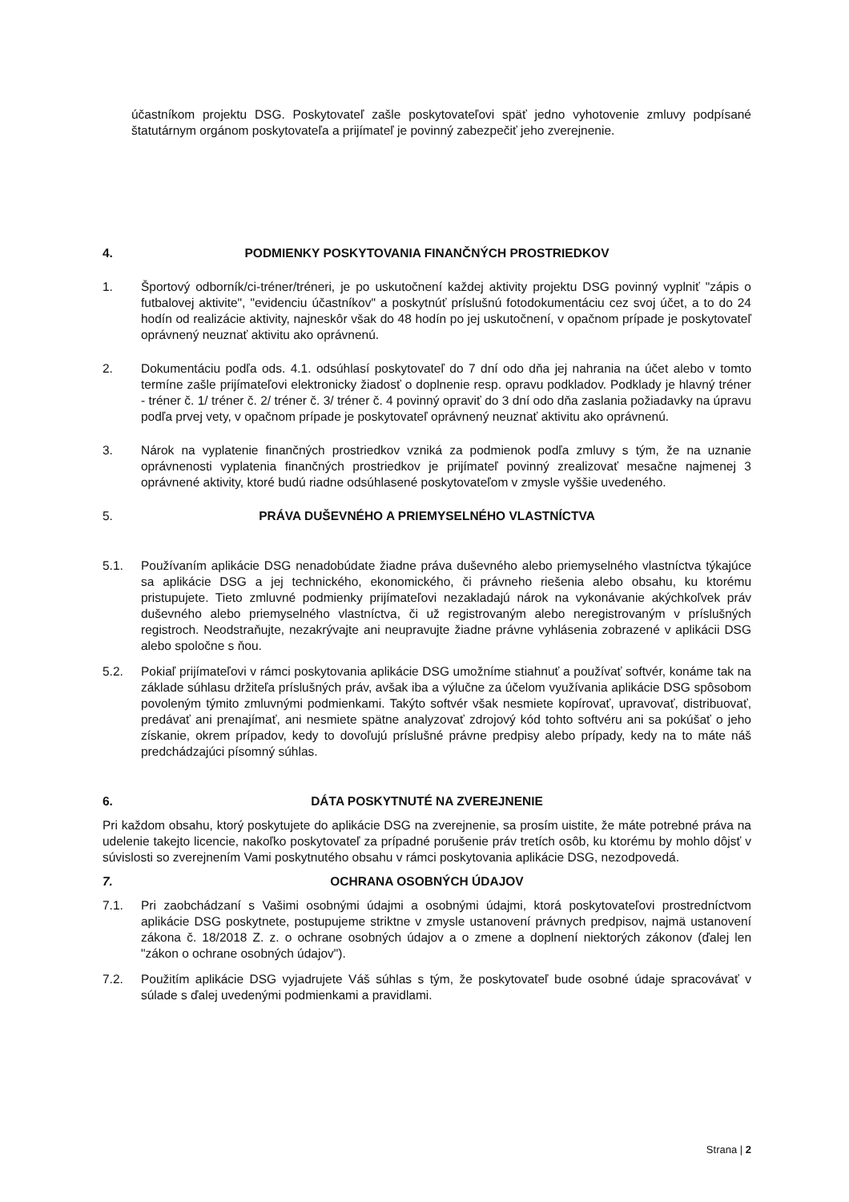účastníkom projektu DSG. Poskytovateľ zašle poskytovateľovi späť jedno vyhotovenie zmluvy podpísané štatutárnym orgánom poskytovateľa a prijímateľ je povinný zabezpečiť jeho zverejnenie.
4. PODMIENKY POSKYTOVANIA FINANČNÝCH PROSTRIEDKOV
1. Športový odborník/ci-tréner/tréneri, je po uskutočnení každej aktivity projektu DSG povinný vyplniť "zápis o futbalovej aktivite", "evidenciu účastníkov" a poskytnúť príslušnú fotodokumentáciu cez svoj účet, a to do 24 hodín od realizácie aktivity, najneskôr však do 48 hodín po jej uskutočnení, v opačnom prípade je poskytovateľ oprávnený neuznať aktivitu ako oprávnenú.
2. Dokumentáciu podľa ods. 4.1. odsúhlasí poskytovateľ do 7 dní odo dňa jej nahrania na účet alebo v tomto termíne zašle prijímateľovi elektronicky žiadosť o doplnenie resp. opravu podkladov. Podklady je hlavný tréner - tréner č. 1/ tréner č. 2/ tréner č. 3/ tréner č. 4 povinný opraviť do 3 dní odo dňa zaslania požiadavky na úpravu podľa prvej vety, v opačnom prípade je poskytovateľ oprávnený neuznať aktivitu ako oprávnenú.
3. Nárok na vyplatenie finančných prostriedkov vzniká za podmienok podľa zmluvy s tým, že na uznanie oprávnenosti vyplatenia finančných prostriedkov je prijímateľ povinný zrealizovať mesačne najmenej 3 oprávnené aktivity, ktoré budú riadne odsúhlasené poskytovateľom v zmysle vyššie uvedeného.
5. PRÁVA DUŠEVNÉHO A PRIEMYSELNÉHO VLASTNÍCTVA
5.1. Používaním aplikácie DSG nenadobúdate žiadne práva duševného alebo priemyselného vlastníctva týkajúce sa aplikácie DSG a jej technického, ekonomického, či právneho riešenia alebo obsahu, ku ktorému pristupujete. Tieto zmluvné podmienky prijímateľovi nezakladajú nárok na vykonávanie akýchkoľvek práv duševného alebo priemyselného vlastníctva, či už registrovaným alebo neregistrovaným v príslušných registroch. Neodstraňujte, nezakrývajte ani neupravujte žiadne právne vyhlásenia zobrazené v aplikácii DSG alebo spoločne s ňou.
5.2. Pokiaľ prijímateľovi v rámci poskytovania aplikácie DSG umožníme stiahnuť a používať softvér, konáme tak na základe súhlasu držiteľa príslušných práv, avšak iba a výlučne za účelom využívania aplikácie DSG spôsobom povoleným týmito zmluvnými podmienkami. Takýto softvér však nesmiete kopírovať, upravovať, distribuovať, predávať ani prenajímať, ani nesmiete spätne analyzovať zdrojový kód tohto softvéru ani sa pokúšať o jeho získanie, okrem prípadov, kedy to dovoľujú príslušné právne predpisy alebo prípady, kedy na to máte náš predchádzajúci písomný súhlas.
6. DÁTA POSKYTNUTÉ NA ZVEREJNENIE
Pri každom obsahu, ktorý poskytujete do aplikácie DSG na zverejnenie, sa prosím uistite, že máte potrebné práva na udelenie takejto licencie, nakoľko poskytovateľ za prípadné porušenie práv tretích osôb, ku ktorému by mohlo dôjsť v súvislosti so zverejnením Vami poskytnutého obsahu v rámci poskytovania aplikácie DSG, nezodpovedá.
7. OCHRANA OSOBNÝCH ÚDAJOV
7.1. Pri zaobchádzaní s Vašimi osobnými údajmi a osobnými údajmi, ktorá poskytovateľovi prostredníctvom aplikácie DSG poskytnete, postupujeme striktne v zmysle ustanovení právnych predpisov, najmä ustanovení zákona č. 18/2018 Z. z. o ochrane osobných údajov a o zmene a doplnení niektorých zákonov (ďalej len "zákon o ochrane osobných údajov").
7.2. Použitím aplikácie DSG vyjadrujete Váš súhlas s tým, že poskytovateľ bude osobné údaje spracovávať v súlade s ďalej uvedenými podmienkami a pravidlami.
Strana | 2